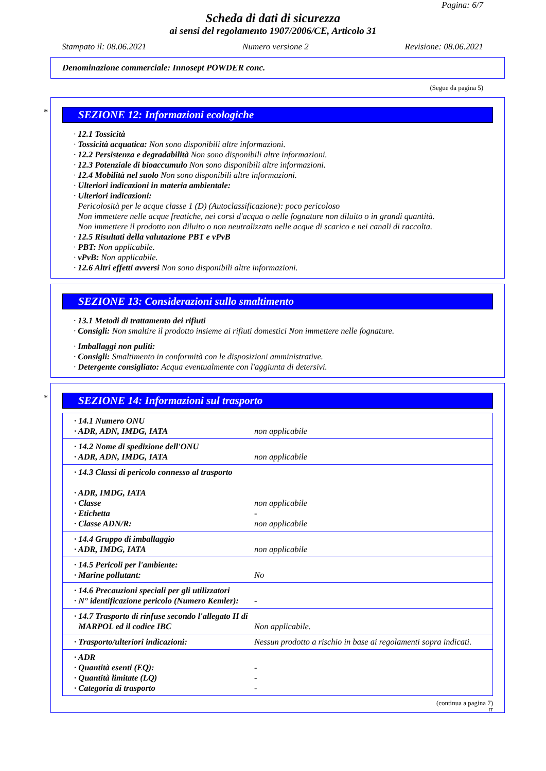Pagina: 6/7
Scheda di dati di sicurezza
ai sensi del regolamento 1907/2006/CE, Articolo 31
Stampato il: 08.06.2021 Numero versione 2 Revisione: 08.06.2021
Denominazione commerciale: Innosept POWDER conc.
(Segue da pagina 5)
*
SEZIONE 12: Informazioni ecologiche
· 12.1 Tossicità
· Tossicità acquatica: Non sono disponibili altre informazioni.
· 12.2 Persistenza e degradabilità Non sono disponibili altre informazioni.
· 12.3 Potenziale di bioaccumulo Non sono disponibili altre informazioni.
· 12.4 Mobilità nel suolo Non sono disponibili altre informazioni.
· Ulteriori indicazioni in materia ambientale:
· Ulteriori indicazioni:
Pericolosità per le acque classe 1 (D) (Autoclassificazione): poco pericoloso
Non immettere nelle acque freatiche, nei corsi d'acqua o nelle fognature non diluito o in grandi quantità.
Non immettere il prodotto non diluito o non neutralizzato nelle acque di scarico e nei canali di raccolta.
· 12.5 Risultati della valutazione PBT e vPvB
· PBT: Non applicabile.
· vPvB: Non applicabile.
· 12.6 Altri effetti avversi Non sono disponibili altre informazioni.
SEZIONE 13: Considerazioni sullo smaltimento
· 13.1 Metodi di trattamento dei rifiuti
· Consigli: Non smaltire il prodotto insieme ai rifiuti domestici Non immettere nelle fognature.
· Imballaggi non puliti:
· Consigli: Smaltimento in conformità con le disposizioni amministrative.
· Detergente consigliato: Acqua eventualmente con l'aggiunta di detersivi.
*
SEZIONE 14: Informazioni sul trasporto
| · 14.1 Numero ONU · ADR, ADN, IMDG, IATA | non applicabile |
| · 14.2 Nome di spedizione dell'ONU · ADR, ADN, IMDG, IATA | non applicabile |
| · 14.3 Classi di pericolo connesso al trasporto · ADR, IMDG, IATA · Classe · Etichetta · Classe ADN/R: | non applicabile - non applicabile |
| · 14.4 Gruppo di imballaggio · ADR, IMDG, IATA | non applicabile |
| · 14.5 Pericoli per l'ambiente: · Marine pollutant: | No |
| · 14.6 Precauzioni speciali per gli utilizzatori · N° identificazione pericolo (Numero Kemler): | - |
| · 14.7 Trasporto di rinfuse secondo l'allegato II di MARPOL ed il codice IBC | Non applicabile. |
| · Trasporto/ulteriori indicazioni: | Nessun prodotto a rischio in base ai regolamenti sopra indicati. |
| · ADR · Quantità esenti (EQ): · Quantità limitate (LQ) · Categoria di trasporto | - - - |
(continua a pagina 7)
IT